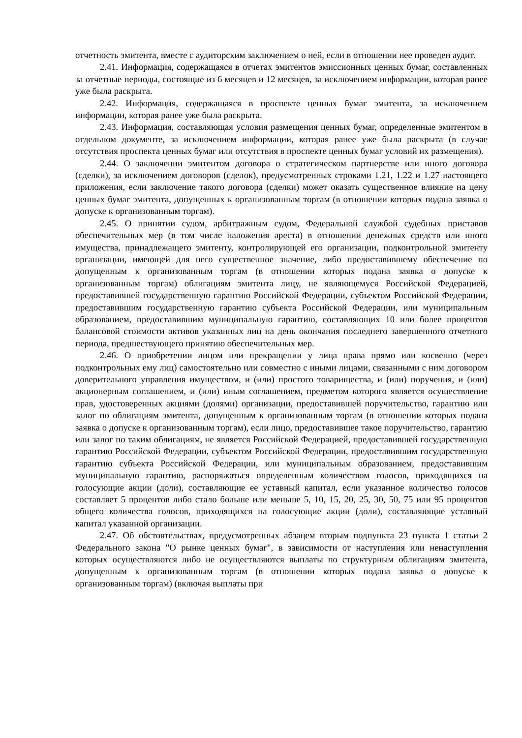отчетность эмитента, вместе с аудиторским заключением о ней, если в отношении нее проведен аудит.
2.41. Информация, содержащаяся в отчетах эмитентов эмиссионных ценных бумаг, составленных за отчетные периоды, состоящие из 6 месяцев и 12 месяцев, за исключением информации, которая ранее уже была раскрыта.
2.42. Информация, содержащаяся в проспекте ценных бумаг эмитента, за исключением информации, которая ранее уже была раскрыта.
2.43. Информация, составляющая условия размещения ценных бумаг, определенные эмитентом в отдельном документе, за исключением информации, которая ранее уже была раскрыта (в случае отсутствия проспекта ценных бумаг или отсутствия в проспекте ценных бумаг условий их размещения).
2.44. О заключении эмитентом договора о стратегическом партнерстве или иного договора (сделки), за исключением договоров (сделок), предусмотренных строками 1.21, 1.22 и 1.27 настоящего приложения, если заключение такого договора (сделки) может оказать существенное влияние на цену ценных бумаг эмитента, допущенных к организованным торгам (в отношении которых подана заявка о допуске к организованным торгам).
2.45. О принятии судом, арбитражным судом, Федеральной службой судебных приставов обеспечительных мер (в том числе наложения ареста) в отношении денежных средств или иного имущества, принадлежащего эмитенту, контролирующей его организации, подконтрольной эмитенту организации, имеющей для него существенное значение, либо предоставившему обеспечение по допущенным к организованным торгам (в отношении которых подана заявка о допуске к организованным торгам) облигациям эмитента лицу, не являющемуся Российской Федерацией, предоставившей государственную гарантию Российской Федерации, субъектом Российской Федерации, предоставившим государственную гарантию субъекта Российской Федерации, или муниципальным образованием, предоставившим муниципальную гарантию, составляющих 10 или более процентов балансовой стоимости активов указанных лиц на день окончания последнего завершенного отчетного периода, предшествующего принятию обеспечительных мер.
2.46. О приобретении лицом или прекращении у лица права прямо или косвенно (через подконтрольных ему лиц) самостоятельно или совместно с иными лицами, связанными с ним договором доверительного управления имуществом, и (или) простого товарищества, и (или) поручения, и (или) акционерным соглашением, и (или) иным соглашением, предметом которого является осуществление прав, удостоверенных акциями (долями) организации, предоставившей поручительство, гарантию или залог по облигациям эмитента, допущенным к организованным торгам (в отношении которых подана заявка о допуске к организованным торгам), если лицо, предоставившее такое поручительство, гарантию или залог по таким облигациям, не является Российской Федерацией, предоставившей государственную гарантию Российской Федерации, субъектом Российской Федерации, предоставившим государственную гарантию субъекта Российской Федерации, или муниципальным образованием, предоставившим муниципальную гарантию, распоряжаться определенным количеством голосов, приходящихся на голосующие акции (доли), составляющие ее уставный капитал, если указанное количество голосов составляет 5 процентов либо стало больше или меньше 5, 10, 15, 20, 25, 30, 50, 75 или 95 процентов общего количества голосов, приходящихся на голосующие акции (доли), составляющие уставный капитал указанной организации.
2.47. Об обстоятельствах, предусмотренных абзацем вторым подпункта 23 пункта 1 статьи 2 Федерального закона "О рынке ценных бумаг", в зависимости от наступления или ненаступления которых осуществляются либо не осуществляются выплаты по структурным облигациям эмитента, допущенным к организованным торгам (в отношении которых подана заявка о допуске к организованным торгам) (включая выплаты при